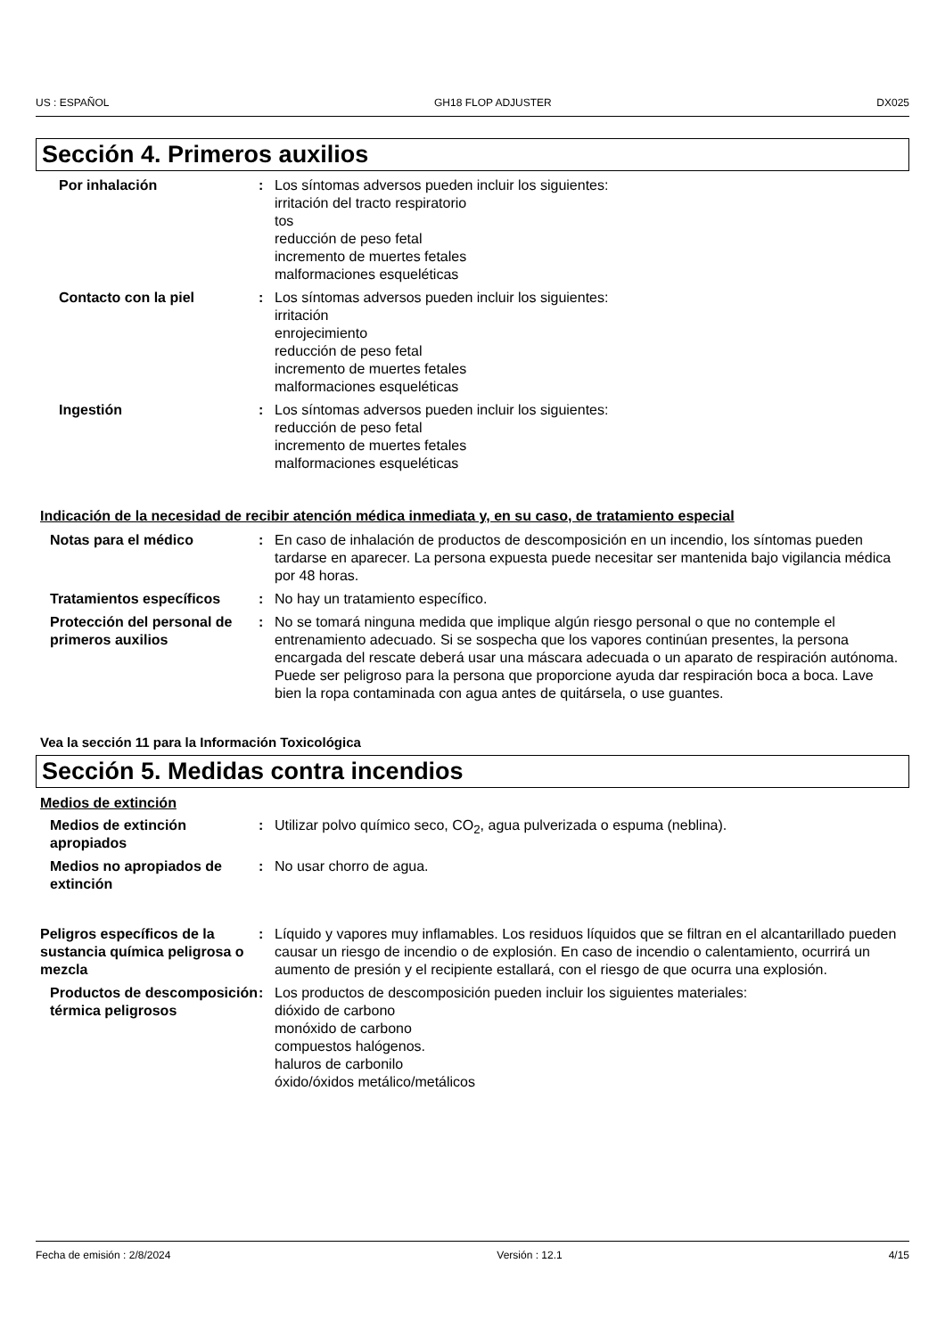US : ESPAÑOL GH18 FLOP ADJUSTER DX025
Sección 4. Primeros auxilios
Por inhalación : Los síntomas adversos pueden incluir los siguientes:
irritación del tracto respiratorio
tos
reducción de peso fetal
incremento de muertes fetales
malformaciones esqueléticas
Contacto con la piel : Los síntomas adversos pueden incluir los siguientes:
irritación
enrojecimiento
reducción de peso fetal
incremento de muertes fetales
malformaciones esqueléticas
Ingestión : Los síntomas adversos pueden incluir los siguientes:
reducción de peso fetal
incremento de muertes fetales
malformaciones esqueléticas
Indicación de la necesidad de recibir atención médica inmediata y, en su caso, de tratamiento especial
Notas para el médico : En caso de inhalación de productos de descomposición en un incendio, los síntomas pueden tardarse en aparecer. La persona expuesta puede necesitar ser mantenida bajo vigilancia médica por 48 horas.
Tratamientos específicos : No hay un tratamiento específico.
Protección del personal de primeros auxilios
: No se tomará ninguna medida que implique algún riesgo personal o que no contemple el entrenamiento adecuado. Si se sospecha que los vapores continúan presentes, la persona encargada del rescate deberá usar una máscara adecuada o un aparato de respiración autónoma. Puede ser peligroso para la persona que proporcione ayuda dar respiración boca a boca. Lave bien la ropa contaminada con agua antes de quitársela, o use guantes.
Vea la sección 11 para la Información Toxicológica
Sección 5. Medidas contra incendios
Medios de extinción
Medios de extinción apropiados
: Utilizar polvo químico seco, CO<sub>2</sub>, agua pulverizada o espuma (neblina).
Medios no apropiados de extinción
: No usar chorro de agua.
Peligros específicos de la sustancia química peligrosa o mezcla
: Líquido y vapores muy inflamables. Los residuos líquidos que se filtran en el alcantarillado pueden causar un riesgo de incendio o de explosión. En caso de incendio o calentamiento, ocurrirá un aumento de presión y el recipiente estallará, con el riesgo de que ocurra una explosión.
Productos de descomposición térmica peligrosos
: Los productos de descomposición pueden incluir los siguientes materiales:
dióxido de carbono
monóxido de carbono
compuestos halógenos.
haluros de carbonilo
óxido/óxidos metálico/metálicos
Fecha de emisión : 2/8/2024 Versión : 12.1 4/15